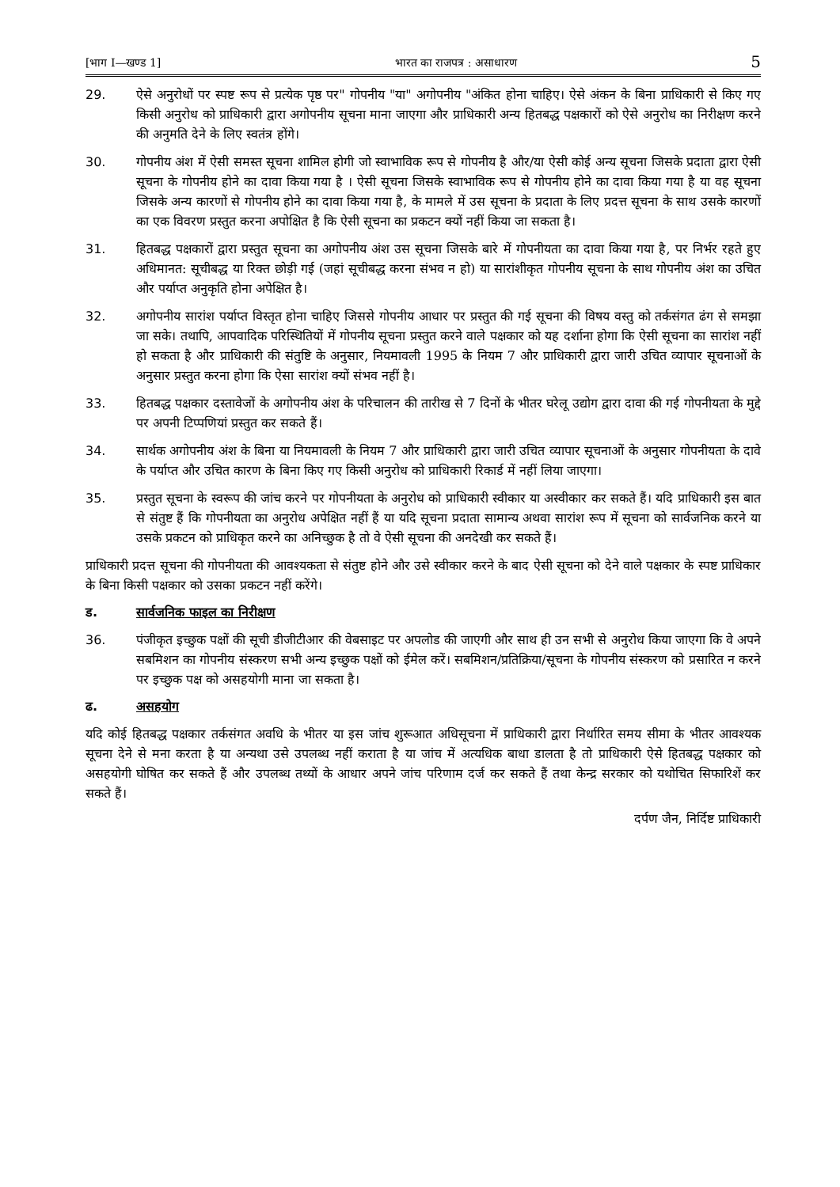[भाग I—खण्ड 1] भारत का राजपत्र : असाधारण 5
29. ऐसे अनुरोधों पर स्पष्ट रूप से प्रत्येक पृष्ठ पर" गोपनीय "या" अगोपनीय "अंकित होना चाहिए। ऐसे अंकन के बिना प्राधिकारी से किए गए किसी अनुरोध को प्राधिकारी द्वारा अगोपनीय सूचना माना जाएगा और प्राधिकारी अन्य हितबद्ध पक्षकारों को ऐसे अनुरोध का निरीक्षण करने की अनुमति देने के लिए स्वतंत्र होंगे।
30. गोपनीय अंश में ऐसी समस्त सूचना शामिल होगी जो स्वाभाविक रूप से गोपनीय है और/या ऐसी कोई अन्य सूचना जिसके प्रदाता द्वारा ऐसी सूचना के गोपनीय होने का दावा किया गया है । ऐसी सूचना जिसके स्वाभाविक रूप से गोपनीय होने का दावा किया गया है या वह सूचना जिसके अन्य कारणों से गोपनीय होने का दावा किया गया है, के मामले में उस सूचना के प्रदाता के लिए प्रदत्त सूचना के साथ उसके कारणों का एक विवरण प्रस्तुत करना अपोक्षित है कि ऐसी सूचना का प्रकटन क्यों नहीं किया जा सकता है।
31. हितबद्ध पक्षकारों द्वारा प्रस्तुत सूचना का अगोपनीय अंश उस सूचना जिसके बारे में गोपनीयता का दावा किया गया है, पर निर्भर रहते हुए अधिमानत: सूचीबद्ध या रिक्त छोड़ी गई (जहां सूचीबद्ध करना संभव न हो) या सारांशीकृत गोपनीय सूचना के साथ गोपनीय अंश का उचित और पर्याप्त अनुकृति होना अपेक्षित है।
32. अगोपनीय सारांश पर्याप्त विस्तृत होना चाहिए जिससे गोपनीय आधार पर प्रस्तुत की गई सूचना की विषय वस्तु को तर्कसंगत ढंग से समझा जा सके। तथापि, आपवादिक परिस्थितियों में गोपनीय सूचना प्रस्तुत करने वाले पक्षकार को यह दर्शाना होगा कि ऐसी सूचना का सारांश नहीं हो सकता है और प्राधिकारी की संतुष्टि के अनुसार, नियमावली 1995 के नियम 7 और प्राधिकारी द्वारा जारी उचित व्यापार सूचनाओं के अनुसार प्रस्तुत करना होगा कि ऐसा सारांश क्यों संभव नहीं है।
33. हितबद्ध पक्षकार दस्तावेजों के अगोपनीय अंश के परिचालन की तारीख से 7 दिनों के भीतर घरेलू उद्योग द्वारा दावा की गई गोपनीयता के मुद्दे पर अपनी टिप्पणियां प्रस्तुत कर सकते हैं।
34. सार्थक अगोपनीय अंश के बिना या नियमावली के नियम 7 और प्राधिकारी द्वारा जारी उचित व्यापार सूचनाओं के अनुसार गोपनीयता के दावे के पर्याप्त और उचित कारण के बिना किए गए किसी अनुरोध को प्राधिकारी रिकार्ड में नहीं लिया जाएगा।
35. प्रस्तुत सूचना के स्वरूप की जांच करने पर गोपनीयता के अनुरोध को प्राधिकारी स्वीकार या अस्वीकार कर सकते हैं। यदि प्राधिकारी इस बात से संतुष्ट हैं कि गोपनीयता का अनुरोध अपेक्षित नहीं हैं या यदि सूचना प्रदाता सामान्य अथवा सारांश रूप में सूचना को सार्वजनिक करने या उसके प्रकटन को प्राधिकृत करने का अनिच्छुक है तो वे ऐसी सूचना की अनदेखी कर सकते हैं।
प्राधिकारी प्रदत्त सूचना की गोपनीयता की आवश्यकता से संतुष्ट होने और उसे स्वीकार करने के बाद ऐसी सूचना को देने वाले पक्षकार के स्पष्ट प्राधिकार के बिना किसी पक्षकार को उसका प्रकटन नहीं करेंगे।
ड. सार्वजनिक फाइल का निरीक्षण
36. पंजीकृत इच्छुक पक्षों की सूची डीजीटीआर की वेबसाइट पर अपलोड की जाएगी और साथ ही उन सभी से अनुरोध किया जाएगा कि वे अपने सबमिशन का गोपनीय संस्करण सभी अन्य इच्छुक पक्षों को ईमेल करें। सबमिशन/प्रतिक्रिया/सूचना के गोपनीय संस्करण को प्रसारित न करने पर इच्छुक पक्ष को असहयोगी माना जा सकता है।
ढ. असहयोग
यदि कोई हितबद्ध पक्षकार तर्कसंगत अवधि के भीतर या इस जांच शुरूआत अधिसूचना में प्राधिकारी द्वारा निर्धारित समय सीमा के भीतर आवश्यक सूचना देने से मना करता है या अन्यथा उसे उपलब्ध नहीं कराता है या जांच में अत्यधिक बाधा डालता है तो प्राधिकारी ऐसे हितबद्ध पक्षकार को असहयोगी घोषित कर सकते हैं और उपलब्ध तथ्यों के आधार अपने जांच परिणाम दर्ज कर सकते हैं तथा केन्द्र सरकार को यथोचित सिफारिशें कर सकते हैं।
दर्पण जैन, निर्दिष्ट प्राधिकारी